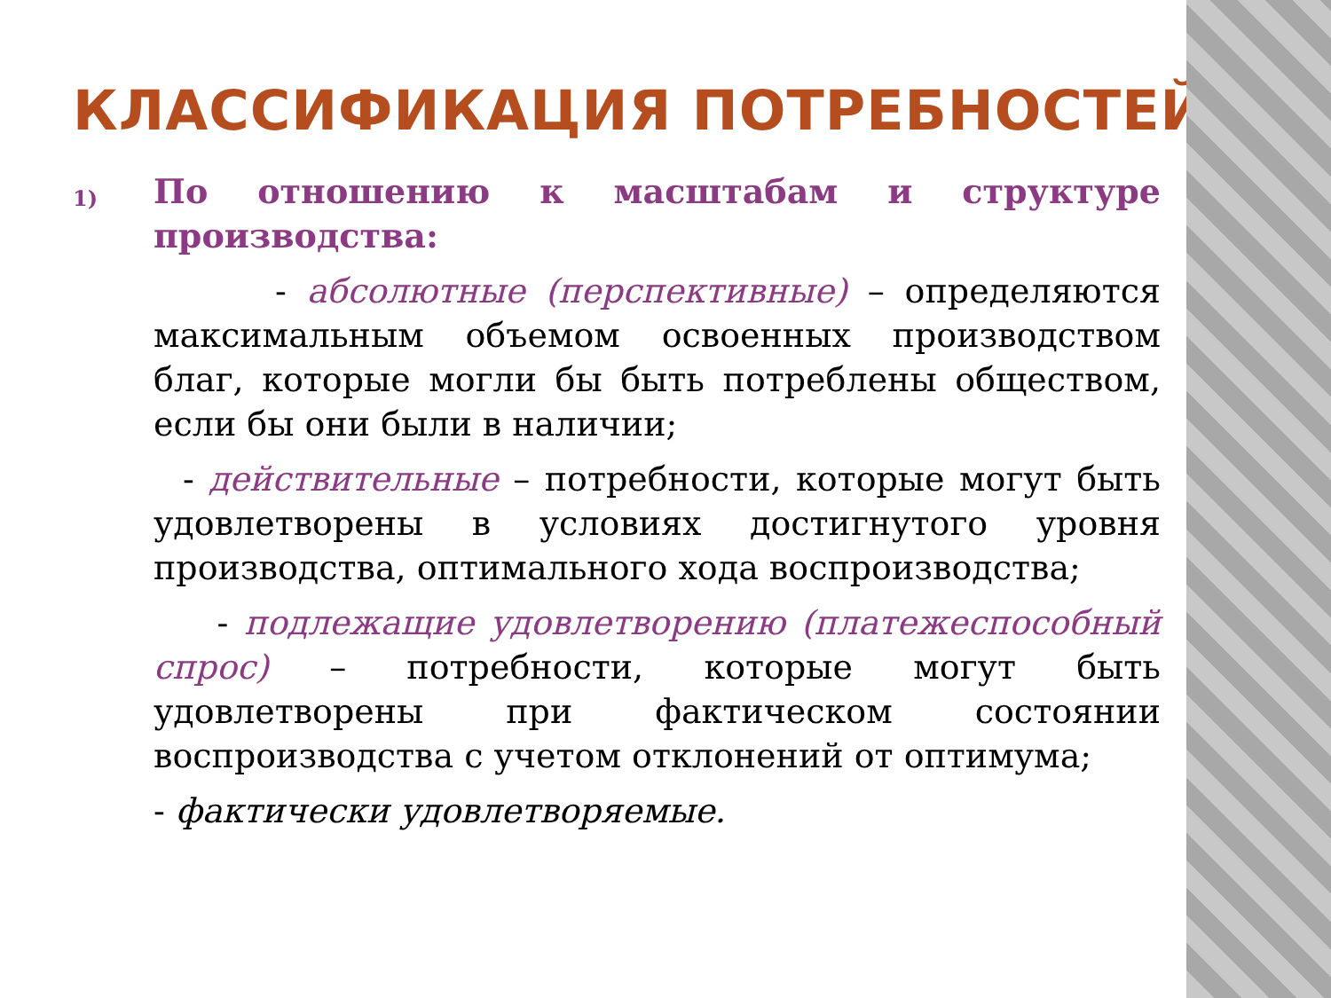КЛАССИФИКАЦИЯ ПОТРЕБНОСТЕЙ
1)
По отношению к масштабам и структуре производства:
- абсолютные (перспективные) – определяются максимальным объемом освоенных производством благ, которые могли бы быть потреблены обществом, если бы они были в наличии;
- действительные – потребности, которые могут быть удовлетворены в условиях достигнутого уровня производства, оптимального хода воспроизводства;
- подлежащие удовлетворению (платежеспособный спрос) – потребности, которые могут быть удовлетворены при фактическом состоянии воспроизводства с учетом отклонений от оптимума;
- фактически удовлетворяемые.